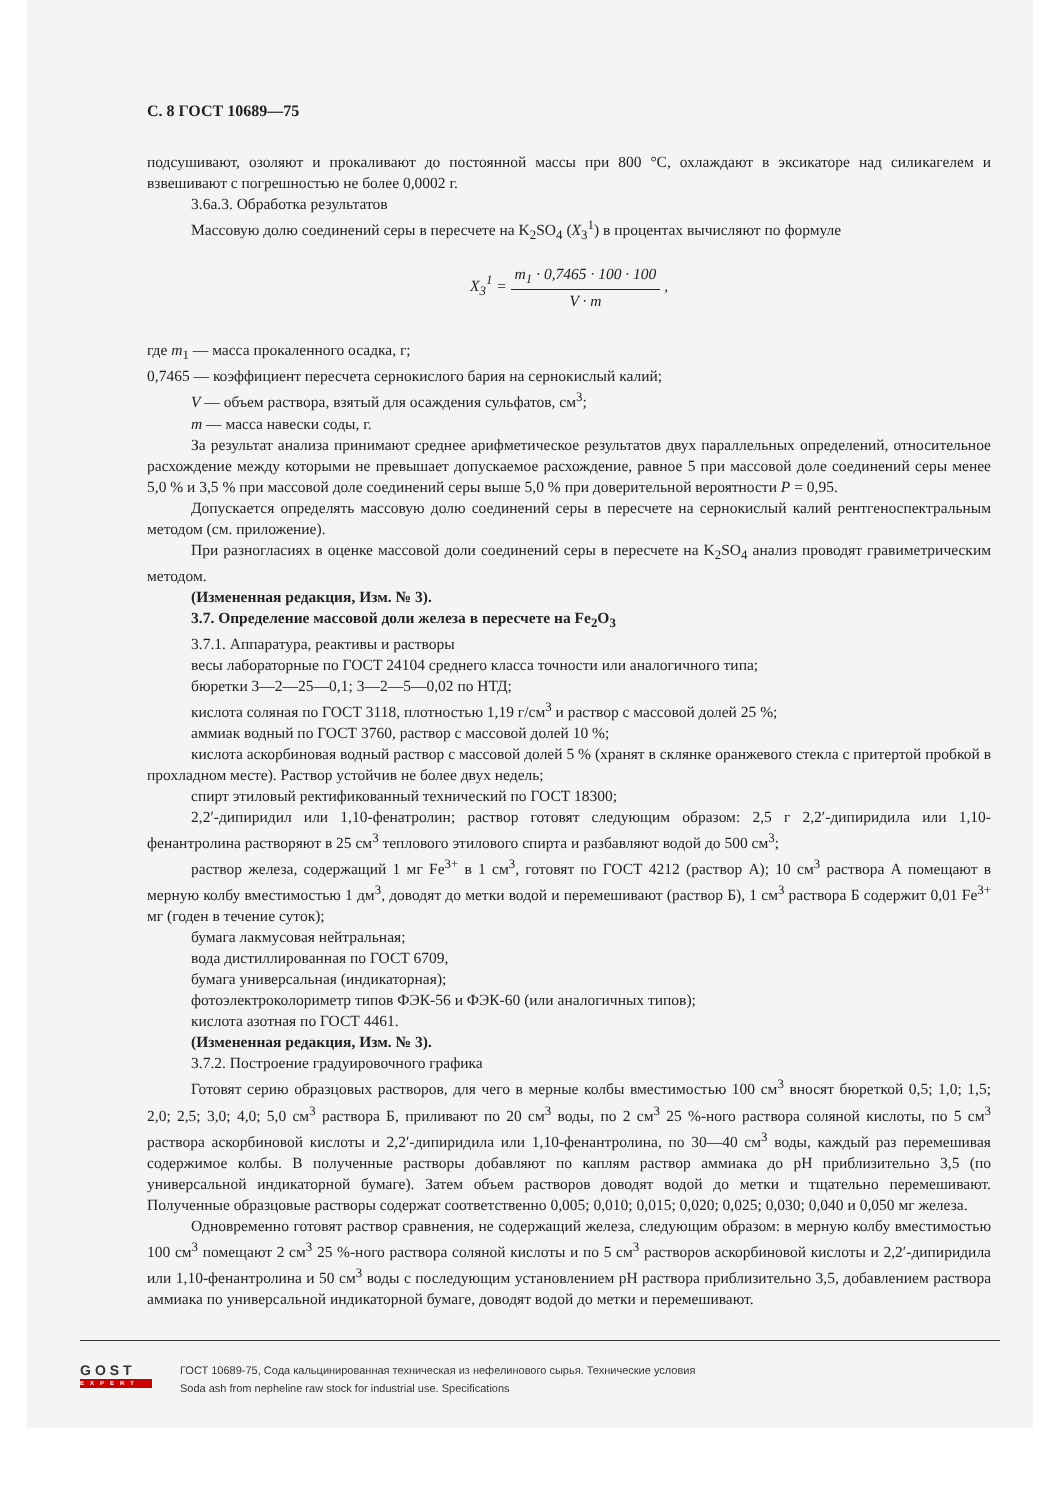С. 8 ГОСТ 10689—75
подсушивают, озоляют и прокаливают до постоянной массы при 800 °С, охлаждают в эксикаторе над силикагелем и взвешивают с погрешностью не более 0,0002 г.
3.6а.3. Обработка результатов
Массовую долю соединений серы в пересчете на K<sub>2</sub>SO<sub>4</sub> (X<sub>3</sub><sup>1</sup>) в процентах вычисляют по формуле
X<sub>3</sub><sup>1</sup> = m<sub>1</sub> · 0,7465 · 100 · 100 V · m ,
где m<sub>1</sub> — масса прокаленного осадка, г;
0,7465 — коэффициент пересчета сернокислого бария на сернокислый калий;
V — объем раствора, взятый для осаждения сульфатов, см<sup>3</sup>;
m — масса навески соды, г.
За результат анализа принимают среднее арифметическое результатов двух параллельных определений, относительное расхождение между которыми не превышает допускаемое расхождение, равное 5 при массовой доле соединений серы менее 5,0 % и 3,5 % при массовой доле соединений серы выше 5,0 % при доверительной вероятности P = 0,95.
Допускается определять массовую долю соединений серы в пересчете на сернокислый калий рентгеноспектральным методом (см. приложение).
При разногласиях в оценке массовой доли соединений серы в пересчете на K<sub>2</sub>SO<sub>4</sub> анализ проводят гравиметрическим методом.
(Измененная редакция, Изм. № 3).
3.7. Определение массовой доли железа в пересчете на Fe<sub>2</sub>O<sub>3</sub>
3.7.1. Аппаратура, реактивы и растворы
весы лабораторные по ГОСТ 24104 среднего класса точности или аналогичного типа;
бюретки 3—2—25—0,1; 3—2—5—0,02 по НТД;
кислота соляная по ГОСТ 3118, плотностью 1,19 г/см<sup>3</sup> и раствор с массовой долей 25 %;
аммиак водный по ГОСТ 3760, раствор с массовой долей 10 %;
кислота аскорбиновая водный раствор с массовой долей 5 % (хранят в склянке оранжевого стекла с притертой пробкой в прохладном месте). Раствор устойчив не более двух недель;
спирт этиловый ректификованный технический по ГОСТ 18300;
2,2′-дипиридил или 1,10-фенатролин; раствор готовят следующим образом: 2,5 г 2,2′-дипиридила или 1,10-фенантролина растворяют в 25 см<sup>3</sup> теплового этилового спирта и разбавляют водой до 500 см<sup>3</sup>;
раствор железа, содержащий 1 мг Fe<sup>3+</sup> в 1 см<sup>3</sup>, готовят по ГОСТ 4212 (раствор А); 10 см<sup>3</sup> раствора А помещают в мерную колбу вместимостью 1 дм<sup>3</sup>, доводят до метки водой и перемешивают (раствор Б), 1 см<sup>3</sup> раствора Б содержит 0,01 Fe<sup>3+</sup> мг (годен в течение суток);
бумага лакмусовая нейтральная;
вода дистиллированная по ГОСТ 6709,
бумага универсальная (индикаторная);
фотоэлектроколориметр типов ФЭК-56 и ФЭК-60 (или аналогичных типов);
кислота азотная по ГОСТ 4461.
(Измененная редакция, Изм. № 3).
3.7.2. Построение градуировочного графика
Готовят серию образцовых растворов, для чего в мерные колбы вместимостью 100 см<sup>3</sup> вносят бюреткой 0,5; 1,0; 1,5; 2,0; 2,5; 3,0; 4,0; 5,0 см<sup>3</sup> раствора Б, приливают по 20 см<sup>3</sup> воды, по 2 см<sup>3</sup> 25 %-ного раствора соляной кислоты, по 5 см<sup>3</sup> раствора аскорбиновой кислоты и 2,2′-дипиридила или 1,10-фенантролина, по 30—40 см<sup>3</sup> воды, каждый раз перемешивая содержимое колбы. В полученные растворы добавляют по каплям раствор аммиака до pH приблизительно 3,5 (по универсальной индикаторной бумаге). Затем объем растворов доводят водой до метки и тщательно перемешивают. Полученные образцовые растворы содержат соответственно 0,005; 0,010; 0,015; 0,020; 0,025; 0,030; 0,040 и 0,050 мг железа.
Одновременно готовят раствор сравнения, не содержащий железа, следующим образом: в мерную колбу вместимостью 100 см<sup>3</sup> помещают 2 см<sup>3</sup> 25 %-ного раствора соляной кислоты и по 5 см<sup>3</sup> растворов аскорбиновой кислоты и 2,2′-дипиридила или 1,10-фенантролина и 50 см<sup>3</sup> воды с последующим установлением pH раствора приблизительно 3,5, добавлением раствора аммиака по универсальной индикаторной бумаге, доводят водой до метки и перемешивают.
GOST
EXPERT
ГОСТ 10689-75, Сода кальцинированная техническая из нефелинового сырья. Технические условия
Soda ash from nepheline raw stock for industrial use. Specifications